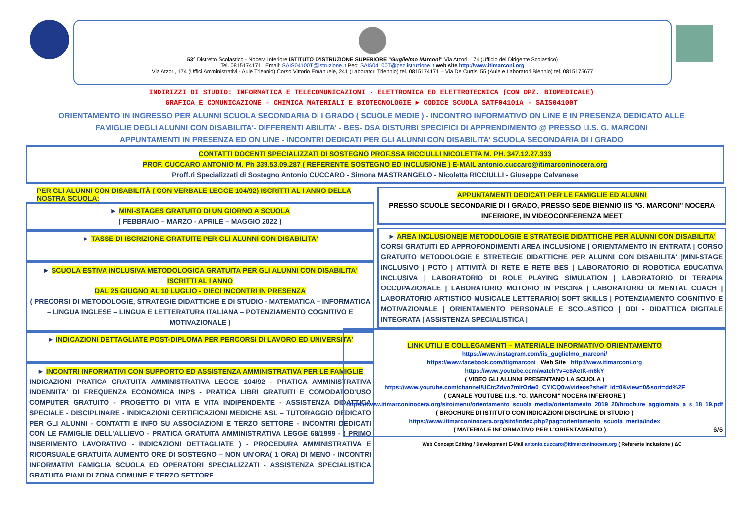53° Distretto Scolastico - Nocera Inferiore ISTITUTO D'ISTRUZIONE SUPERIORE "Guglielmo Marconi" Via Atzori, 174 (Ufficio del Dirigente Scolastico)
Tel. 0815174171 Email: SAIS04100T@istruzione.it Pec: SAIS04100T@pec.istruzione.it web site http://www.itimarconi.org
Via Atzori, 174 (Uffici Amministrativi - Aule Triennio) Corso Vittorio Emanuele, 241 (Laboratori Triennio) tel. 0815174171 – Via De Curtis, 55 (Aule e Laboratori Biennio) tel. 0815175677
INDIRIZZI DI STUDIO: INFORMATICA E TELECOMUNICAZIONI - ELETTRONICA ED ELETTROTECNICA (CON OPZ. BIOMEDICALE)
GRAFICA E COMUNICAZIONE – CHIMICA MATERIALI E BIOTECNOLOGIE ► CODICE SCUOLA SATF04101A - SAIS04100T
ORIENTAMENTO IN INGRESSO PER ALUNNI SCUOLA SECONDARIA DI I GRADO ( SCUOLE MEDIE ) - INCONTRO INFORMATIVO ON LINE E IN PRESENZA DEDICATO ALLE
FAMIGLIE DEGLI ALUNNI CON DISABILITA'- DIFFERENTI ABILITA' - BES- DSA DISTURBI SPECIFICI DI APPRENDIMENTO @ PRESSO I.I.S. G. MARCONI
APPUNTAMENTI IN PRESENZA ED ON LINE - INCONTRI DEDICATI PER GLI ALUNNI CON DISABILITA' SCUOLA SECONDARIA DI I GRADO
CONTATTI DOCENTI SPECIALIZZATI DI SOSTEGNO PROF.SSA RICCIULLI NICOLETTA M. PH. 347.12.27.333
PROF. CUCCARO ANTONIO M. Ph 339.53.09.287 ( REFERENTE SOSTEGNO ED INCLUSIONE ) E-MAIL antonio.cuccaro@itimarconinocera.org
Proff.ri Specializzati di Sostegno Antonio CUCCARO - Simona MASTRANGELO - Nicoletta RICCIULLI - Giuseppe Calvanese
PER GLI ALUNNI CON DISABILITÀ ( CON VERBALE LEGGE 104/92) ISCRITTI AL I ANNO DELLA NOSTRA SCUOLA:
► MINI-STAGES GRATUITO DI UN GIORNO A SCUOLA
( FEBBRAIO – MARZO - APRILE – MAGGIO 2022 )
► TASSE DI ISCRIZIONE GRATUITE PER GLI ALUNNI CON DISABILITA'
► SCUOLA ESTIVA INCLUSIVA METODOLOGICA GRATUITA PER GLI ALUNNI CON DISABILITA' ISCRITTI AL I ANNO
DAL 25 GIUGNO AL 10 LUGLIO - DIECI INCONTRI IN PRESENZA
( PRECORSI DI METODOLOGIE, STRATEGIE DIDATTICHE E DI STUDIO - MATEMATICA – INFORMATICA – LINGUA INGLESE – LINGUA E LETTERATURA ITALIANA – POTENZIAMENTO COGNITIVO E MOTIVAZIONALE )
► INDICAZIONI DETTAGLIATE POST-DIPLOMA PER PERCORSI DI LAVORO ED UNIVERSITA'
► INCONTRI INFORMATIVI CON SUPPORTO ED ASSISTENZA AMMINISTRATIVA PER LE FAMIGLIE
INDICAZIONI PRATICA GRATUITA AMMINISTRATIVA LEGGE 104/92 - PRATICA AMMINISTRATIVA INDENNITA' DI FREQUENZA ECONOMICA INPS - PRATICA LIBRI GRATUITI E COMODATOD'USO COMPUTER GRATUITO - PROGETTO DI VITA E VITA INDIPENDENTE - ASSISTENZA DIDATTICA SPECIALE - DISCIPLINARE - INDICAZIONI CERTIFICAZIONI MEDICHE ASL – TUTORAGGIO DEDICATO PER GLI ALUNNI - CONTATTI E INFO SU ASSOCIAZIONI E TERZO SETTORE - INCONTRI DEDICATI CON LE FAMIGLIE DELL'ALLIEVO - PRATICA GRATUITA AMMINISTRATIVA LEGGE 68/1999 - ( PRIMO INSERIMENTO LAVORATIVO - INDICAZIONI DETTAGLIATE ) - PROCEDURA AMMINISTRATIVA E RICORSUALE GRATUITA AUMENTO ORE DI SOSTEGNO – NON UN'ORA( 1 ORA) DI MENO - INCONTRI INFORMATIVI FAMIGLIA SCUOLA ED OPERATORI SPECIALIZZATI - ASSISTENZA SPECIALISTICA GRATUITA PIANI DI ZONA COMUNE E TERZO SETTORE
APPUNTAMENTI DEDICATI PER LE FAMIGLIE ED ALUNNI
PRESSO SCUOLE SECONDARIE DI I GRADO, PRESSO SEDE BIENNIO IIS "G. MARCONI" NOCERA INFERIORE, IN VIDEOCONFERENZA MEET
► AREA INCLUSIONE|E METODOLOGIE E STRATEGIE DIDATTICHE PER ALUNNI CON DISABILITA'
CORSI GRATUITI ED APPROFONDIMENTI AREA INCLUSIONE | ORIENTAMENTO IN ENTRATA | CORSO GRATUITO METODOLOGIE E STRETEGIE DIDATTICHE PER ALUNNI CON DISABILITA' |MINI-STAGE INCLUSIVO | PCTO | ATTIVITÀ DI RETE E RETE BES | LABORATORIO DI ROBOTICA EDUCATIVA INCLUSIVA | LABORATORIO DI ROLE PLAYING SIMULATION | LABORATORIO DI TERAPIA OCCUPAZIONALE | LABORATORIO MOTORIO IN PISCINA | LABORATORIO DI MENTAL COACH | LABORATORIO ARTISTICO MUSICALE LETTERARIO| SOFT SKILLS | POTENZIAMENTO COGNITIVO E MOTIVAZIONALE | ORIENTAMENTO PERSONALE E SCOLASTICO | DDI - DIDATTICA DIGITALE INTEGRATA | ASSISTENZA SPECIALISTICA |
LINK UTILI E COLLEGAMENTI – MATERIALE INFORMATIVO ORIENTAMENTO
https://www.instagram.com/iis_guglielmo_marconi/
https://www.facebook.com/itigmarconi Web Site http://www.itimarconi.org
https://www.youtube.com/watch?v=c8AetK-m6kY
( VIDEO GLI ALUNNI PRESENTANO LA SCUOLA )
https://www.youtube.com/channel/UCtcZdvo7mltOdw0_CYlCQ0w/videos?shelf_id=0&view=0&sort=dd%2F
( CANALE YOUTUBE I.I.S. "G. MARCONI" NOCERA INFERIORE )
https://www.itimarconinocera.org/sito/menu/orientamento_scuola_media/orientamento_2019_20/brochure_aggiornata_a_s_18_19.pdf
( BROCHURE DI ISTITUTO CON INDICAZIONI DISCIPLINE DI STUDIO )
https://www.itimarconinocera.org/sito/index.php?pag=orientamento_scuola_media/index
( MATERIALE INFORMATIVO PER L'ORIENTAMENTO ) 6/6
Web Concept Editing / Development E-Mail antonio.cuccaro@itimarconinocera.org ( Referente Inclusione ) ΔC